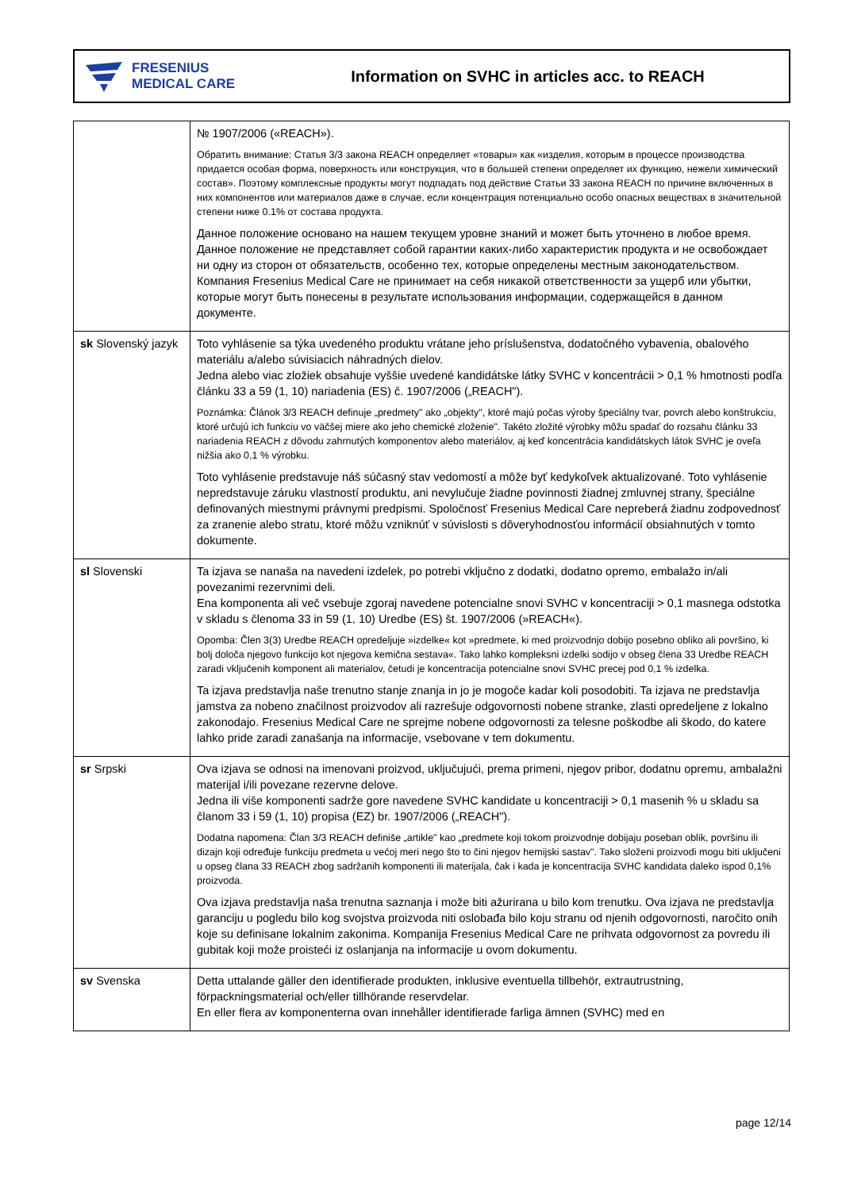FRESENIUS
MEDICAL CARE
Information on SVHC in articles acc. to REACH
| | № 1907/2006 («REACH»). Обратить внимание: Статья 3/3 закона REACH определяет «товары» как «изделия, которым в процессе производства придается особая форма, поверхность или конструкция, что в большей степени определяет их функцию, нежели химический состав». Поэтому комплексные продукты могут подпадать под действие Статьи 33 закона REACH по причине включенных в них компонентов или материалов даже в случае, если концентрация потенциально особо опасных веществах в значительной степени ниже 0.1% от состава продукта. Данное положение основано на нашем текущем уровне знаний и может быть уточнено в любое время. Данное положение не представляет собой гарантии каких-либо характеристик продукта и не освобождает ни одну из сторон от обязательств, особенно тех, которые определены местным законодательством. Компания Fresenius Medical Care не принимает на себя никакой ответственности за ущерб или убытки, которые могут быть понесены в результате использования информации, содержащейся в данном документе. |
| sk Slovenský jazyk | Toto vyhlásenie sa týka uvedeného produktu vrátane jeho príslušenstva, dodatočného vybavenia, obalového materiálu a/alebo súvisiacich náhradných dielov. Jedna alebo viac zložiek obsahuje vyššie uvedené kandidátske látky SVHC v koncentrácii > 0,1 % hmotnosti podľa článku 33 a 59 (1, 10) nariadenia (ES) č. 1907/2006 („REACH"). Poznámka: Článok 3/3 REACH definuje „predmety" ako „objekty", ktoré majú počas výroby špeciálny tvar, povrch alebo konštrukciu, ktoré určujú ich funkciu vo väčšej miere ako jeho chemické zloženie". Takéto zložité výrobky môžu spadať do rozsahu článku 33 nariadenia REACH z dôvodu zahrnutých komponentov alebo materiálov, aj keď koncentrácia kandidátskych látok SVHC je oveľa nižšia ako 0,1 % výrobku. Toto vyhlásenie predstavuje náš súčasný stav vedomostí a môže byť kedykoľvek aktualizované. Toto vyhlásenie nepredstavuje záruku vlastností produktu, ani nevylučuje žiadne povinnosti žiadnej zmluvnej strany, špeciálne definovaných miestnymi právnymi predpismi. Spoločnosť Fresenius Medical Care nepreberá žiadnu zodpovednosť za zranenie alebo stratu, ktoré môžu vzniknúť v súvislosti s dôveryhodnosťou informácií obsiahnutých v tomto dokumente. |
| sl Slovenski | Ta izjava se nanaša na navedeni izdelek, po potrebi vključno z dodatki, dodatno opremo, embalažo in/ali povezanimi rezervnimi deli. Ena komponenta ali več vsebuje zgoraj navedene potencialne snovi SVHC v koncentraciji > 0,1 masnega odstotka v skladu s členoma 33 in 59 (1, 10) Uredbe (ES) št. 1907/2006 (»REACH«). Opomba: Člen 3(3) Uredbe REACH opredeljuje »izdelke« kot »predmete, ki med proizvodnjo dobijo posebno obliko ali površino, ki bolj določa njegovo funkcijo kot njegova kemična sestava«. Tako lahko kompleksni izdelki sodijo v obseg člena 33 Uredbe REACH zaradi vključenih komponent ali materialov, četudi je koncentracija potencialne snovi SVHC precej pod 0,1 % izdelka. Ta izjava predstavlja naše trenutno stanje znanja in jo je mogoče kadar koli posodobiti. Ta izjava ne predstavlja jamstva za nobeno značilnost proizvodov ali razrešuje odgovornosti nobene stranke, zlasti opredeljene z lokalno zakonodajo. Fresenius Medical Care ne sprejme nobene odgovornosti za telesne poškodbe ali škodo, do katere lahko pride zaradi zanašanja na informacije, vsebovane v tem dokumentu. |
| sr Srpski | Ova izjava se odnosi na imenovani proizvod, uključujući, prema primeni, njegov pribor, dodatnu opremu, ambalažni materijal i/ili povezane rezervne delove. Jedna ili više komponenti sadrže gore navedene SVHC kandidate u koncentraciji > 0,1 masenih % u skladu sa članom 33 i 59 (1, 10) propisa (EZ) br. 1907/2006 („REACH"). Dodatna napomena: Član 3/3 REACH definiše „artikle" kao „predmete koji tokom proizvodnje dobijaju poseban oblik, površinu ili dizajn koji određuje funkciju predmeta u većoj meri nego što to čini njegov hemijski sastav". Tako složeni proizvodi mogu biti uključeni u opseg člana 33 REACH zbog sadržanih komponenti ili materijala, čak i kada je koncentracija SVHC kandidata daleko ispod 0,1% proizvoda. Ova izjava predstavlja naša trenutna saznanja i može biti ažurirana u bilo kom trenutku. Ova izjava ne predstavlja garanciju u pogledu bilo kog svojstva proizvoda niti oslobađa bilo koju stranu od njenih odgovornosti, naročito onih koje su definisane lokalnim zakonima. Kompanija Fresenius Medical Care ne prihvata odgovornost za povredu ili gubitak koji može proisteći iz oslanjanja na informacije u ovom dokumentu. |
| sv Svenska | Detta uttalande gäller den identifierade produkten, inklusive eventuella tillbehör, extrautrustning, förpackningsmaterial och/eller tillhörande reservdelar. En eller flera av komponenterna ovan innehåller identifierade farliga ämnen (SVHC) med en |
page 12/14